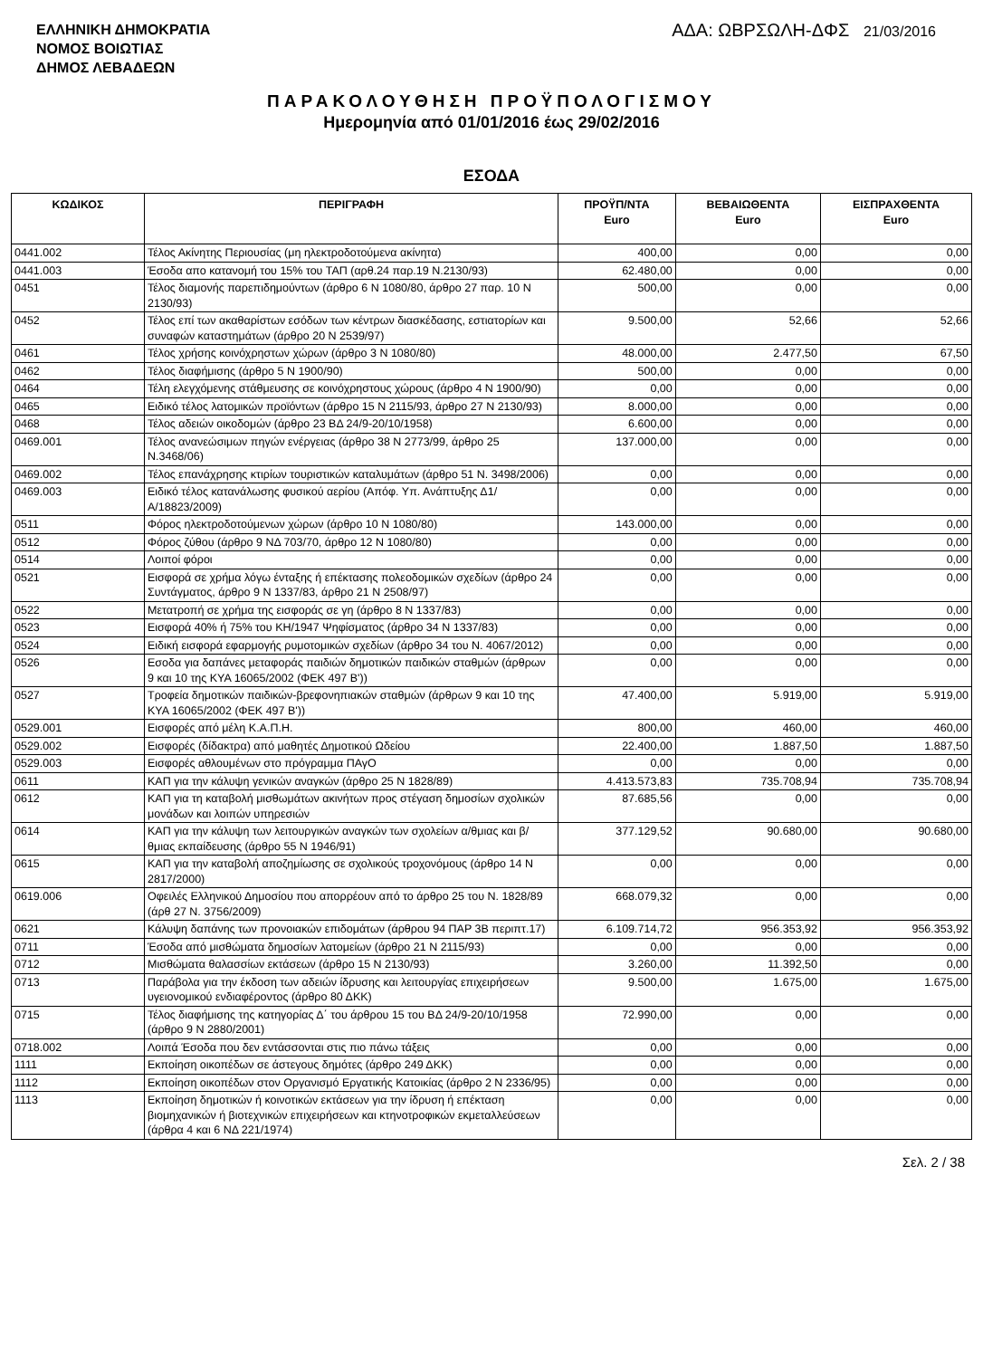ΕΛΛΗΝΙΚΗ ΔΗΜΟΚΡΑΤΙΑ
ΝΟΜΟΣ ΒΟΙΩΤΙΑΣ
ΔΗΜΟΣ ΛΕΒΑΔΕΩΝ
ΑΔΑ: ΩΒΡΣΩΛΗ-ΔΦΣ 21/03/2016
ΠΑΡΑΚΟΛΟΥΘΗΣΗ ΠΡΟΫΠΟΛΟΓΙΣΜΟΥ
Ημερομηνία από 01/01/2016 έως 29/02/2016
ΕΣΟΔΑ
| ΚΩΔΙΚΟΣ | ΠΕΡΙΓΡΑΦΗ | ΠΡΟΫΠ/ΝΤΑ Euro | ΒΕΒΑΙΩΘΕΝΤΑ Euro | ΕΙΣΠΡΑΧΘΕΝΤΑ Euro |
| --- | --- | --- | --- | --- |
| 0441.002 | Τέλος Ακίνητης Περιουσίας (μη ηλεκτροδοτούμενα ακίνητα) | 400,00 | 0,00 | 0,00 |
| 0441.003 | Έσοδα απο κατανομή του 15% του ΤΑΠ (αρθ.24 παρ.19 Ν.2130/93) | 62.480,00 | 0,00 | 0,00 |
| 0451 | Τέλος διαμονής παρεπιδημούντων (άρθρο 6 Ν 1080/80, άρθρο 27 παρ. 10 Ν 2130/93) | 500,00 | 0,00 | 0,00 |
| 0452 | Τέλος επί των ακαθαρίστων εσόδων των κέντρων διασκέδασης, εστιατορίων και συναφών καταστημάτων (άρθρο 20 Ν 2539/97) | 9.500,00 | 52,66 | 52,66 |
| 0461 | Τέλος χρήσης κοινόχρηστων χώρων (άρθρο 3 Ν 1080/80) | 48.000,00 | 2.477,50 | 67,50 |
| 0462 | Τέλος διαφήμισης (άρθρο 5 Ν 1900/90) | 500,00 | 0,00 | 0,00 |
| 0464 | Τέλη ελεγχόμενης στάθμευσης σε κοινόχρηστους χώρους (άρθρο 4 Ν 1900/90) | 0,00 | 0,00 | 0,00 |
| 0465 | Ειδικό τέλος λατομικών προϊόντων (άρθρο 15 Ν 2115/93, άρθρο 27 Ν 2130/93) | 8.000,00 | 0,00 | 0,00 |
| 0468 | Τέλος αδειών οικοδομών (άρθρο 23 ΒΔ 24/9-20/10/1958) | 6.600,00 | 0,00 | 0,00 |
| 0469.001 | Τέλος ανανεώσιμων πηγών ενέργειας (άρθρο 38 Ν 2773/99, άρθρο 25 Ν.3468/06) | 137.000,00 | 0,00 | 0,00 |
| 0469.002 | Τέλος επανάχρησης κτιρίων τουριστικών καταλυμάτων (άρθρο 51 Ν. 3498/2006) | 0,00 | 0,00 | 0,00 |
| 0469.003 | Ειδικό τέλος κατανάλωσης φυσικού αερίου (Απόφ. Υπ. Ανάπτυξης Δ1/Α/18823/2009) | 0,00 | 0,00 | 0,00 |
| 0511 | Φόρος ηλεκτροδοτούμενων χώρων (άρθρο 10 Ν 1080/80) | 143.000,00 | 0,00 | 0,00 |
| 0512 | Φόρος ζύθου (άρθρο 9 ΝΔ 703/70, άρθρο 12 Ν 1080/80) | 0,00 | 0,00 | 0,00 |
| 0514 | Λοιποί φόροι | 0,00 | 0,00 | 0,00 |
| 0521 | Εισφορά σε χρήμα λόγω ένταξης ή επέκτασης πολεοδομικών σχεδίων (άρθρο 24 Συντάγματος, άρθρο 9 Ν 1337/83, άρθρο 21 Ν 2508/97) | 0,00 | 0,00 | 0,00 |
| 0522 | Μετατροπή σε χρήμα της εισφοράς σε γη (άρθρο 8 Ν 1337/83) | 0,00 | 0,00 | 0,00 |
| 0523 | Εισφορά 40% ή 75% του ΚΗ/1947 Ψηφίσματος (άρθρο 34 Ν 1337/83) | 0,00 | 0,00 | 0,00 |
| 0524 | Ειδική εισφορά εφαρμογής ρυμοτομικών σχεδίων (άρθρο 34 του Ν. 4067/2012) | 0,00 | 0,00 | 0,00 |
| 0526 | Εσοδα για δαπάνες μεταφοράς παιδιών δημοτικών παιδικών σταθμών (άρθρων 9 και 10 της ΚΥΑ 16065/2002 (ΦΕΚ 497 Β')) | 0,00 | 0,00 | 0,00 |
| 0527 | Τροφεία δημοτικών παιδικών-βρεφονηπιακών σταθμών (άρθρων 9 και 10 της ΚΥΑ 16065/2002 (ΦΕΚ 497 Β')) | 47.400,00 | 5.919,00 | 5.919,00 |
| 0529.001 | Εισφορές από μέλη Κ.Α.Π.Η. | 800,00 | 460,00 | 460,00 |
| 0529.002 | Εισφορές (δίδακτρα) από μαθητές Δημοτικού Ωδείου | 22.400,00 | 1.887,50 | 1.887,50 |
| 0529.003 | Εισφορές αθλουμένων στο πρόγραμμα ΠΑγΟ | 0,00 | 0,00 | 0,00 |
| 0611 | ΚΑΠ για την κάλυψη γενικών αναγκών (άρθρο 25 Ν 1828/89) | 4.413.573,83 | 735.708,94 | 735.708,94 |
| 0612 | ΚΑΠ για τη καταβολή μισθωμάτων ακινήτων προς στέγαση δημοσίων σχολικών μονάδων και λοιπών υπηρεσιών | 87.685,56 | 0,00 | 0,00 |
| 0614 | ΚΑΠ για την κάλυψη των λειτουργικών αναγκών των σχολείων α/θμιας και β/θμιας εκπαίδευσης (άρθρο 55 Ν 1946/91) | 377.129,52 | 90.680,00 | 90.680,00 |
| 0615 | ΚΑΠ για την καταβολή αποζημίωσης σε σχολικούς τροχονόμους (άρθρο 14 Ν 2817/2000) | 0,00 | 0,00 | 0,00 |
| 0619.006 | Οφειλές Ελληνικού Δημοσίου που απορρέουν από το άρθρο 25 του Ν. 1828/89 (άρθ 27 Ν. 3756/2009) | 668.079,32 | 0,00 | 0,00 |
| 0621 | Κάλυψη δαπάνης των προνοιακών επιδομάτων (άρθρου 94 ΠΑΡ 3Β περιπτ.17) | 6.109.714,72 | 956.353,92 | 956.353,92 |
| 0711 | Έσοδα από μισθώματα δημοσίων λατομείων (άρθρο 21 Ν 2115/93) | 0,00 | 0,00 | 0,00 |
| 0712 | Μισθώματα θαλασσίων εκτάσεων (άρθρο 15 Ν 2130/93) | 3.260,00 | 11.392,50 | 0,00 |
| 0713 | Παράβολα για την έκδοση των αδειών ίδρυσης και λειτουργίας επιχειρήσεων υγειονομικού ενδιαφέροντος (άρθρο 80 ΔΚΚ) | 9.500,00 | 1.675,00 | 1.675,00 |
| 0715 | Τέλος διαφήμισης της κατηγορίας Δ΄ του άρθρου 15 του ΒΔ 24/9-20/10/1958 (άρθρο 9 Ν 2880/2001) | 72.990,00 | 0,00 | 0,00 |
| 0718.002 | Λοιπά Έσοδα που δεν εντάσσονται στις πιο πάνω τάξεις | 0,00 | 0,00 | 0,00 |
| 1111 | Εκποίηση οικοπέδων σε άστεγους δημότες (άρθρο 249 ΔΚΚ) | 0,00 | 0,00 | 0,00 |
| 1112 | Εκποίηση οικοπέδων στον Οργανισμό Εργατικής Κατοικίας (άρθρο 2 Ν 2336/95) | 0,00 | 0,00 | 0,00 |
| 1113 | Εκποίηση δημοτικών ή κοινοτικών εκτάσεων για την ίδρυση ή επέκταση βιομηχανικών ή βιοτεχνικών επιχειρήσεων και κτηνοτροφικών εκμεταλλεύσεων (άρθρα 4 και 6 ΝΔ 221/1974) | 0,00 | 0,00 | 0,00 |
Σελ. 2 / 38